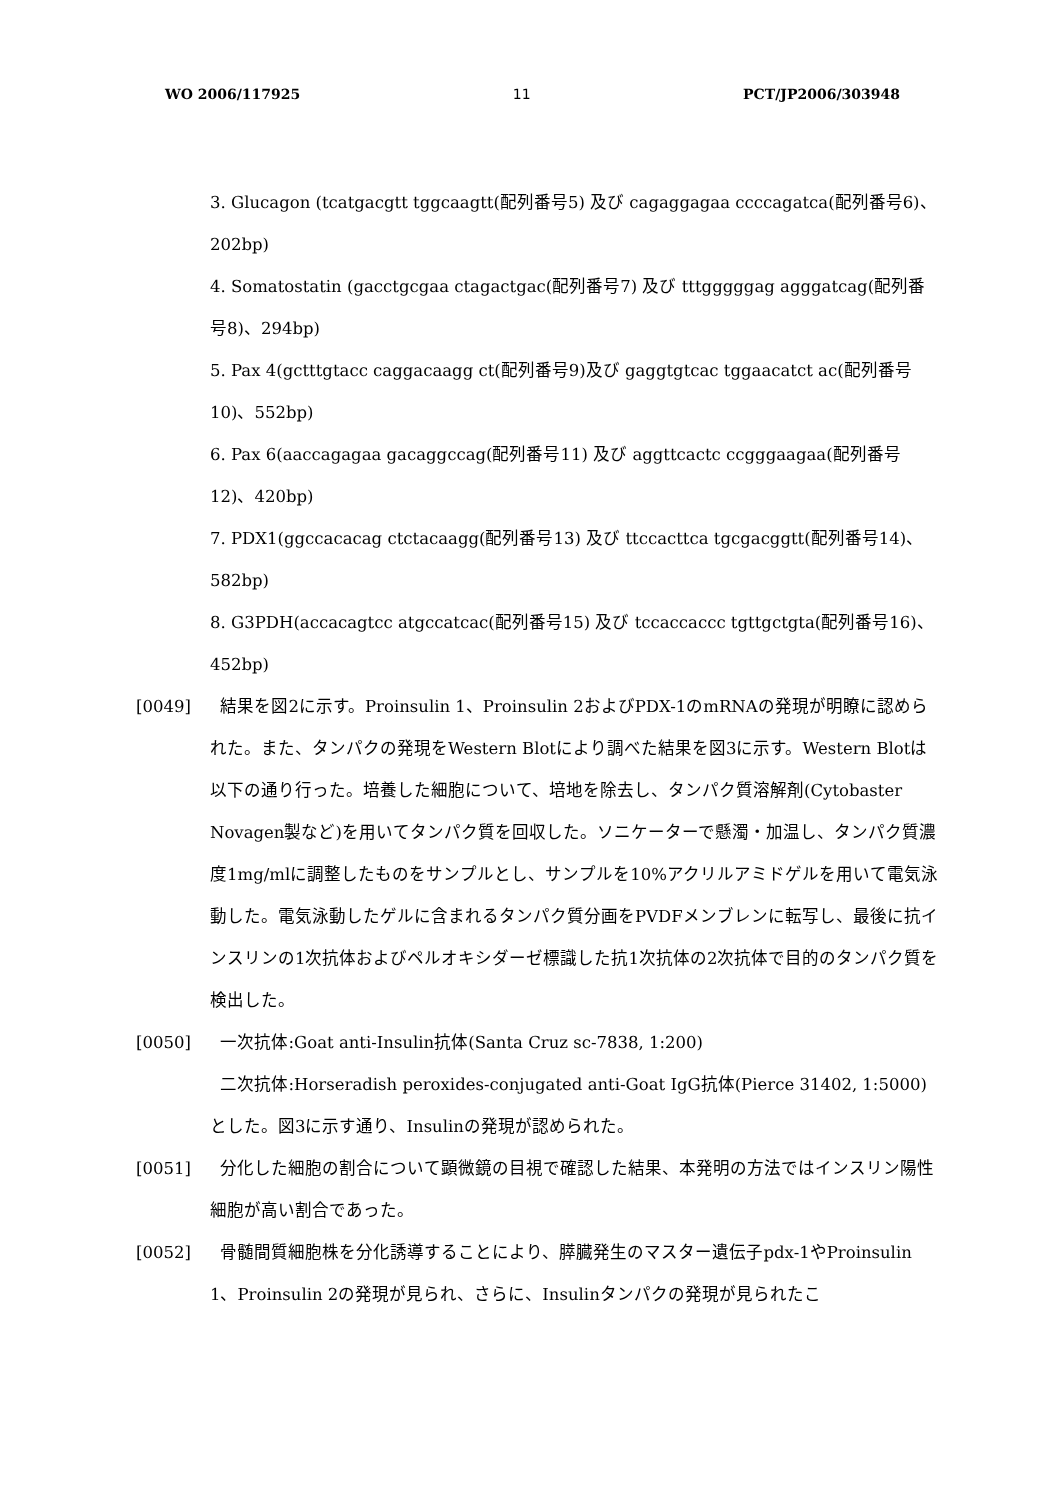WO 2006/117925 11 PCT/JP2006/303948
3. Glucagon (tcatgacgtt tggcaagtt(配列番号5) 及び cagaggagaa ccccagatca(配列番号6)、202bp)
4. Somatostatin (gacctgcgaa ctagactgac(配列番号7) 及び tttgggggag agggatcag(配列番号8)、294bp)
5. Pax 4(gctttgtacc caggacaagg ct(配列番号9)及び gaggtgtcac tggaacatct ac(配列番号10)、552bp)
6. Pax 6(aaccagagaa gacaggccag(配列番号11) 及び aggttcactc ccgggaagaa(配列番号12)、420bp)
7. PDX1(ggccacacag ctctacaagg(配列番号13) 及び ttccacttca tgcgacggtt(配列番号14)、582bp)
8. G3PDH(accacagtcc atgccatcac(配列番号15) 及び tccaccaccc tgttgctgta(配列番号16)、452bp)
[0049] 結果を図2に示す。Proinsulin 1、Proinsulin 2およびPDX-1のmRNAの発現が明瞭に認められた。また、タンパクの発現をWestern Blotにより調べた結果を図3に示す。Western Blotは以下の通り行った。培養した細胞について、培地を除去し、タンパク質溶解剤(Cytobaster Novagen製など)を用いてタンパク質を回収した。ソニケーターで懸濁・加温し、タンパク質濃度1mg/mlに調整したものをサンプルとし、サンプルを10%アクリルアミドゲルを用いて電気泳動した。電気泳動したゲルに含まれるタンパク質分画をPVDFメンブレンに転写し、最後に抗インスリンの1次抗体およびペルオキシダーゼ標識した抗1次抗体の2次抗体で目的のタンパク質を検出した。
[0050] 一次抗体:Goat anti-Insulin抗体(Santa Cruz sc-7838, 1:200)
二次抗体:Horseradish peroxides-conjugated anti-Goat IgG抗体(Pierce 31402, 1:5000)
とした。図3に示す通り、Insulinの発現が認められた。
[0051] 分化した細胞の割合について顕微鏡の目視で確認した結果、本発明の方法ではインスリン陽性細胞が高い割合であった。
[0052] 骨髄間質細胞株を分化誘導することにより、膵臓発生のマスター遺伝子pdx-1やProinsulin 1、Proinsulin 2の発現が見られ、さらに、Insulinタンパクの発現が見られたこ